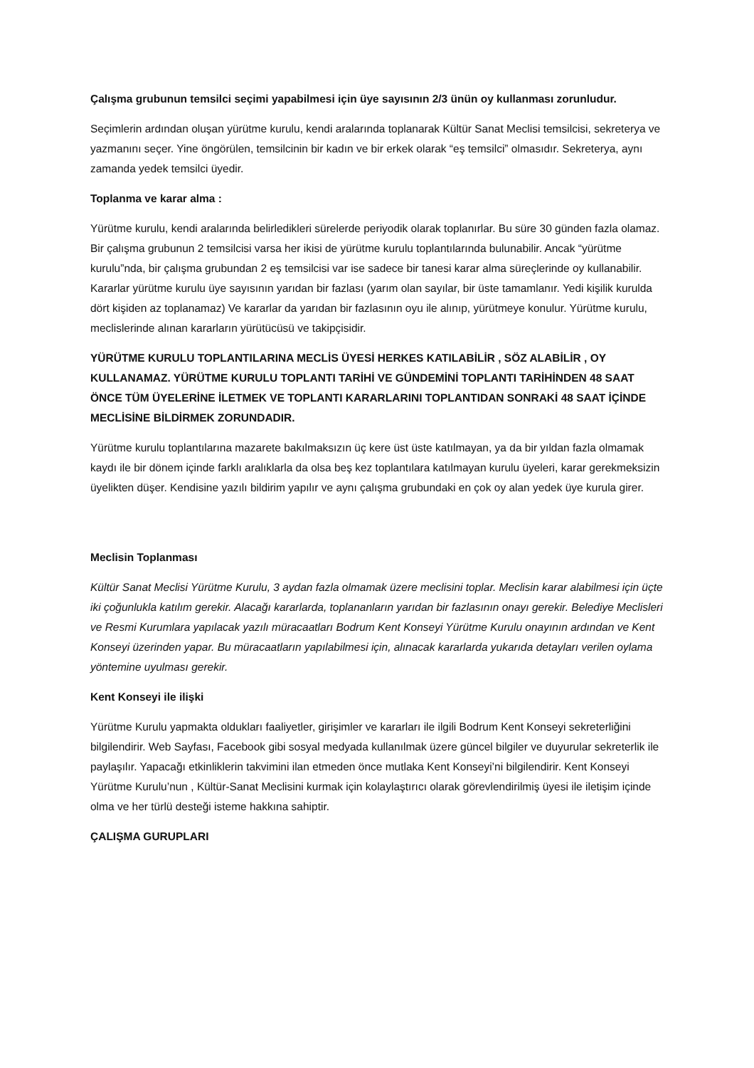Çalışma grubunun temsilci seçimi yapabilmesi için üye sayısının 2/3 ünün oy kullanması zorunludur.
Seçimlerin ardından oluşan yürütme kurulu, kendi aralarında toplanarak Kültür Sanat Meclisi temsilcisi, sekreterya ve yazmanını seçer. Yine öngörülen, temsilcinin bir kadın ve bir erkek olarak “eş temsilci” olmasıdır. Sekreterya, aynı zamanda yedek temsilci üyedir.
Toplanma ve karar alma :
Yürütme kurulu, kendi aralarında belirledikleri sürelerde periyodik olarak toplanırlar. Bu süre 30 günden fazla olamaz. Bir çalışma grubunun 2 temsilcisi varsa her ikisi de yürütme kurulu toplantılarında bulunabilir. Ancak “yürütme kurulu”nda, bir çalışma grubundan 2 eş temsilcisi var ise sadece bir tanesi karar alma süreçlerinde oy kullanabilir. Kararlar yürütme kurulu üye sayısının yarıdan bir fazlası (yarım olan sayılar, bir üste tamamlanır. Yedi kişilik kurulda dört kişiden az toplanamaz) Ve kararlar da yarıdan bir fazlasının oyu ile alınıp, yürütmeye konulur. Yürütme kurulu, meclislerinde alınan kararların yürütücüsü ve takipçisidir.
YÜRÜTME KURULU TOPLANTILARINA MECLİS ÜYESİ HERKES KATILABİLİR , SÖZ ALABİLİR , OY KULLANAMAZ. YÜRÜTME KURULU TOPLANTI TARİHİ VE GÜNDEMİNİ TOPLANTI TARİHİNDEN 48 SAAT ÖNCE TÜM ÜYELERİNE İLETMEK VE TOPLANTI KARARLARINI TOPLANTIDAN SONRAKİ 48 SAAT İÇİNDE MECLİSİNE BİLDİRMEK ZORUNDADIR.
Yürütme kurulu toplantılarına mazarete bakılmaksızın üç kere üst üste katılmayan, ya da bir yıldan fazla olmamak kaydı ile bir dönem içinde farklı aralıklarla da olsa beş kez toplantılara katılmayan kurulu üyeleri, karar gerekmeksizin üyelikten düşer. Kendisine yazılı bildirim yapılır ve aynı çalışma grubundaki en çok oy alan yedek üye kurula girer.
Meclisin Toplanması
Kültür Sanat Meclisi Yürütme Kurulu, 3 aydan fazla olmamak üzere meclisini toplar. Meclisin karar alabilmesi için üçte iki çoğunlukla katılım gerekir. Alacağı kararlarda, toplananların yarıdan bir fazlasının onayı gerekir. Belediye Meclisleri ve Resmi Kurumlara yapılacak yazılı müracaatları Bodrum Kent Konseyi Yürütme Kurulu onayının ardından ve Kent Konseyi üzerinden yapar. Bu müracaatların yapılabilmesi için, alınacak kararlarda yukarıda detayları verilen oylama yöntemine uyulması gerekir.
Kent Konseyi ile ilişki
Yürütme Kurulu yapmakta oldukları faaliyetler, girişimler ve kararları ile ilgili Bodrum Kent Konseyi sekreterliğini bilgilendirir. Web Sayfası, Facebook gibi sosyal medyada kullanılmak üzere güncel bilgiler ve duyurular sekreterlik ile paylaşılır. Yapacağı etkinliklerin takvimini ilan etmeden önce mutlaka Kent Konseyi’ni bilgilendirir. Kent Konseyi Yürütme Kurulu’nun , Kültür-Sanat Meclisini kurmak için kolaylaştırıcı olarak görevlendirilmiş üyesi ile iletişim içinde olma ve her türlü desteği isteme hakkına sahiptir.
ÇALIŞMA GURUPLARI